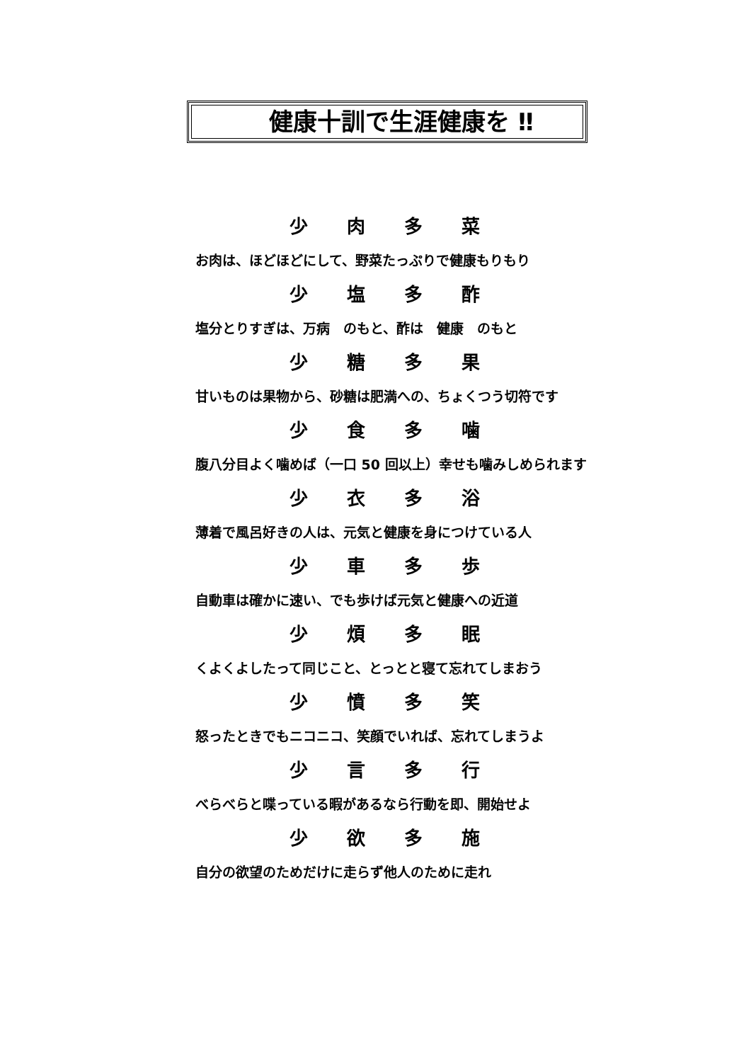健康十訓で生涯健康を ‼
少 肉 多 菜
お肉は、ほどほどにして、野菜たっぷりで健康もりもり
少 塩 多 酢
塩分とりすぎは、万病　のもと、酢は　健康　のもと
少 糖 多 果
甘いものは果物から、砂糖は肥満への、ちょくつう切符です
少 食 多 噛
腹八分目よく噛めば（一口 50 回以上）幸せも噛みしめられます
少 衣 多 浴
薄着で風呂好きの人は、元気と健康を身につけている人
少 車 多 歩
自動車は確かに速い、でも歩けば元気と健康への近道
少 煩 多 眠
くよくよしたって同じこと、とっとと寝て忘れてしまおう
少 憤 多 笑
怒ったときでもニコニコ、笑顔でいれば、忘れてしまうよ
少 言 多 行
べらべらと喋っている暇があるなら行動を即、開始せよ
少 欲 多 施
自分の欲望のためだけに走らず他人のために走れ